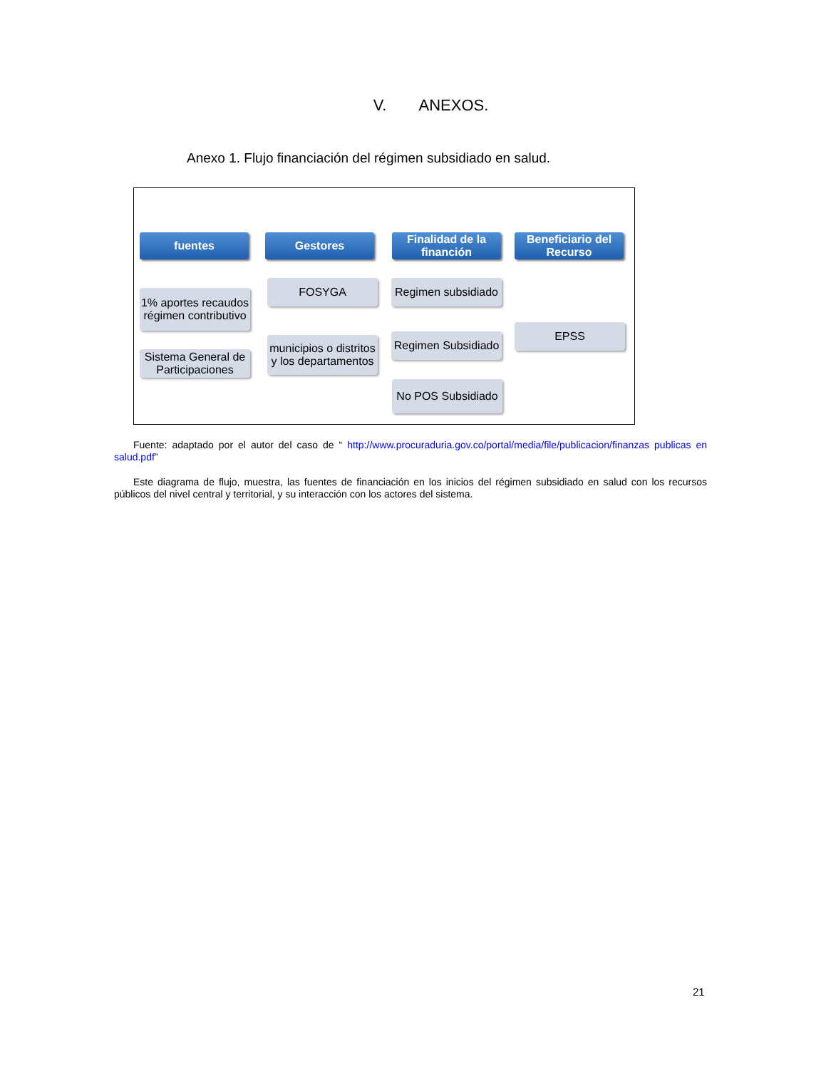V. ANEXOS.
Anexo 1. Flujo financiación del régimen subsidiado en salud.
fuentes Gestores
Finalidad de la financión
Beneficiario del Recurso
1% aportes recaudos régimen contributivo
Sistema General de Participaciones
FOSYGA
municipios o distritos y los departamentos
Regimen subsidiado
Regimen Subsidiado
No POS Subsidiado
EPSS
Fuente: adaptado por el autor del caso de “ http://www.procuraduria.gov.co/portal/media/file/publicacion/finanzas publicas en salud.pdf”
Este diagrama de flujo, muestra, las fuentes de financiación en los inicios del régimen subsidiado en salud con los recursos públicos del nivel central y territorial, y su interacción con los actores del sistema.
21